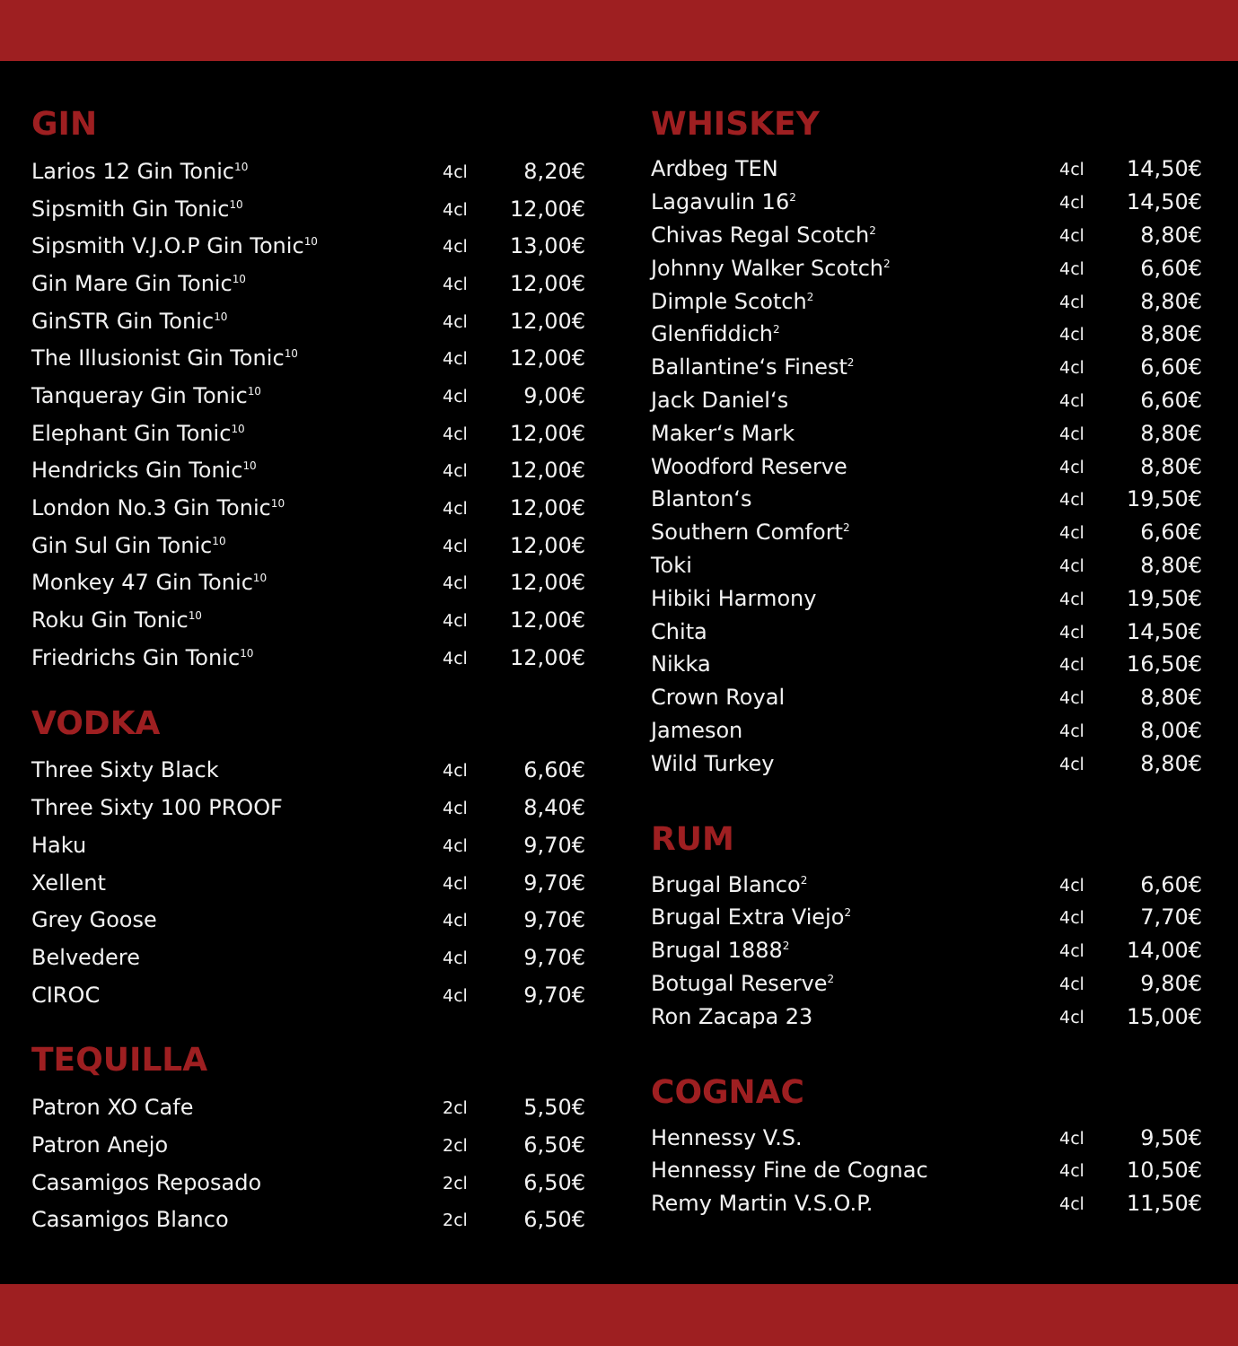GIN
| Larios 12 Gin Tonic<sup>10</sup> | 4cl | 8,20€ |
| Sipsmith Gin Tonic<sup>10</sup> | 4cl | 12,00€ |
| Sipsmith V.J.O.P Gin Tonic<sup>10</sup> | 4cl | 13,00€ |
| Gin Mare Gin Tonic<sup>10</sup> | 4cl | 12,00€ |
| GinSTR Gin Tonic<sup>10</sup> | 4cl | 12,00€ |
| The Illusionist Gin Tonic<sup>10</sup> | 4cl | 12,00€ |
| Tanqueray Gin Tonic<sup>10</sup> | 4cl | 9,00€ |
| Elephant Gin Tonic<sup>10</sup> | 4cl | 12,00€ |
| Hendricks Gin Tonic<sup>10</sup> | 4cl | 12,00€ |
| London No.3 Gin Tonic<sup>10</sup> | 4cl | 12,00€ |
| Gin Sul Gin Tonic<sup>10</sup> | 4cl | 12,00€ |
| Monkey 47 Gin Tonic<sup>10</sup> | 4cl | 12,00€ |
| Roku Gin Tonic<sup>10</sup> | 4cl | 12,00€ |
| Friedrichs Gin Tonic<sup>10</sup> | 4cl | 12,00€ |
VODKA
| Three Sixty Black | 4cl | 6,60€ |
| Three Sixty 100 PROOF | 4cl | 8,40€ |
| Haku | 4cl | 9,70€ |
| Xellent | 4cl | 9,70€ |
| Grey Goose | 4cl | 9,70€ |
| Belvedere | 4cl | 9,70€ |
| CIROC | 4cl | 9,70€ |
TEQUILLA
| Patron XO Cafe | 2cl | 5,50€ |
| Patron Anejo | 2cl | 6,50€ |
| Casamigos Reposado | 2cl | 6,50€ |
| Casamigos Blanco | 2cl | 6,50€ |
WHISKEY
| Ardbeg TEN | 4cl | 14,50€ |
| Lagavulin 16<sup>2</sup> | 4cl | 14,50€ |
| Chivas Regal Scotch<sup>2</sup> | 4cl | 8,80€ |
| Johnny Walker Scotch<sup>2</sup> | 4cl | 6,60€ |
| Dimple Scotch<sup>2</sup> | 4cl | 8,80€ |
| Glenfiddich<sup>2</sup> | 4cl | 8,80€ |
| Ballantine‘s Finest<sup>2</sup> | 4cl | 6,60€ |
| Jack Daniel‘s | 4cl | 6,60€ |
| Maker‘s Mark | 4cl | 8,80€ |
| Woodford Reserve | 4cl | 8,80€ |
| Blanton‘s | 4cl | 19,50€ |
| Southern Comfort<sup>2</sup> | 4cl | 6,60€ |
| Toki | 4cl | 8,80€ |
| Hibiki Harmony | 4cl | 19,50€ |
| Chita | 4cl | 14,50€ |
| Nikka | 4cl | 16,50€ |
| Crown Royal | 4cl | 8,80€ |
| Jameson | 4cl | 8,00€ |
| Wild Turkey | 4cl | 8,80€ |
RUM
| Brugal Blanco<sup>2</sup> | 4cl | 6,60€ |
| Brugal Extra Viejo<sup>2</sup> | 4cl | 7,70€ |
| Brugal 1888<sup>2</sup> | 4cl | 14,00€ |
| Botugal Reserve<sup>2</sup> | 4cl | 9,80€ |
| Ron Zacapa 23 | 4cl | 15,00€ |
COGNAC
| Hennessy V.S. | 4cl | 9,50€ |
| Hennessy Fine de Cognac | 4cl | 10,50€ |
| Remy Martin V.S.O.P. | 4cl | 11,50€ |